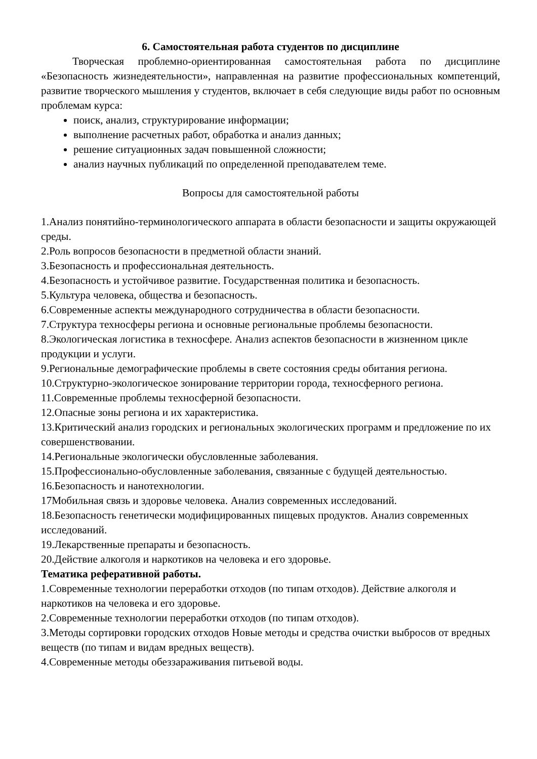6. Самостоятельная работа студентов по дисциплине
Творческая проблемно-ориентированная самостоятельная работа по дисциплине «Безопасность жизнедеятельности», направленная на развитие профессиональных компетенций, развитие творческого мышления у студентов, включает в себя следующие виды работ по основным проблемам курса:
поиск, анализ, структурирование информации;
выполнение расчетных работ, обработка и анализ данных;
решение ситуационных задач повышенной сложности;
анализ научных публикаций по определенной преподавателем теме.
Вопросы для самостоятельной работы
1.Анализ понятийно-терминологического аппарата в области безопасности и защиты окружающей среды.
2.Роль вопросов безопасности в предметной области знаний.
3.Безопасность и профессиональная деятельность.
4.Безопасность и устойчивое развитие. Государственная политика и безопасность.
5.Культура человека, общества и безопасность.
6.Современные аспекты международного сотрудничества в области безопасности.
7.Структура техносферы региона и основные региональные проблемы безопасности.
8.Экологическая логистика в техносфере. Анализ аспектов безопасности в жизненном цикле продукции и услуги.
9.Региональные демографические проблемы в свете состояния среды обитания региона.
10.Структурно-экологическое зонирование территории города, техносферного региона.
11.Современные проблемы техносферной безопасности.
12.Опасные зоны региона и их характеристика.
13.Критический анализ городских и региональных экологических программ и предложение по их совершенствовании.
14.Региональные экологически обусловленные заболевания.
15.Профессионально-обусловленные заболевания, связанные с будущей деятельностью.
16.Безопасность и нанотехнологии.
17Мобильная связь и здоровье человека. Анализ современных исследований.
18.Безопасность генетически модифицированных пищевых продуктов. Анализ современных исследований.
19.Лекарственные препараты и безопасность.
20.Действие алкоголя и наркотиков на человека и его здоровье.
Тематика реферативной работы.
1.Современные технологии переработки отходов (по типам отходов). Действие алкоголя и наркотиков на человека и его здоровье.
2.Современные технологии переработки отходов (по типам отходов).
3.Методы сортировки городских отходов Новые методы и средства очистки выбросов от вредных веществ (по типам и видам вредных веществ).
4.Современные методы обеззараживания питьевой воды.